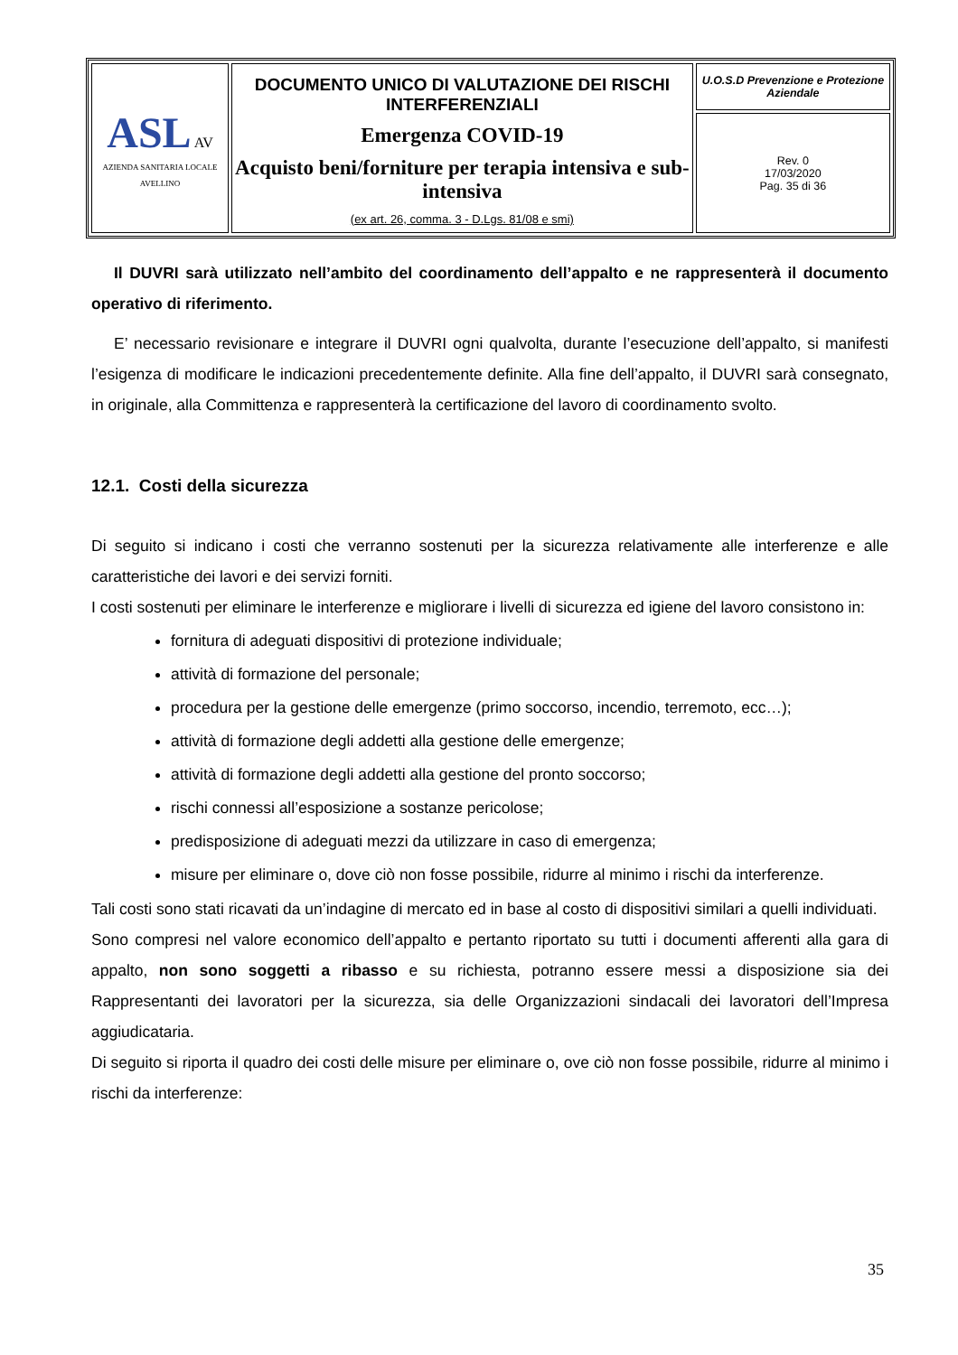| ASL AV AZIENDA SANITARIA LOCALE AVELLINO | DOCUMENTO UNICO DI VALUTAZIONE DEI RISCHI INTERFERENZIALI Emergenza COVID-19 Acquisto beni/forniture per terapia intensiva e sub-intensiva (ex art. 26, comma. 3 - D.Lgs. 81/08 e smi) | U.O.S.D Prevenzione e Protezione Aziendale |
| | | Rev. 0 17/03/2020 Pag. 35 di 36 |
Il DUVRI sarà utilizzato nell’ambito del coordinamento dell’appalto e ne rappresenterà il documento operativo di riferimento.
E’ necessario revisionare e integrare il DUVRI ogni qualvolta, durante l’esecuzione dell’appalto, si manifesti l’esigenza di modificare le indicazioni precedentemente definite. Alla fine dell’appalto, il DUVRI sarà consegnato, in originale, alla Committenza e rappresenterà la certificazione del lavoro di coordinamento svolto.
12.1. Costi della sicurezza
Di seguito si indicano i costi che verranno sostenuti per la sicurezza relativamente alle interferenze e alle caratteristiche dei lavori e dei servizi forniti.
I costi sostenuti per eliminare le interferenze e migliorare i livelli di sicurezza ed igiene del lavoro consistono in:
fornitura di adeguati dispositivi di protezione individuale;
attività di formazione del personale;
procedura per la gestione delle emergenze (primo soccorso, incendio, terremoto, ecc…);
attività di formazione degli addetti alla gestione delle emergenze;
attività di formazione degli addetti alla gestione del pronto soccorso;
rischi connessi all’esposizione a sostanze pericolose;
predisposizione di adeguati mezzi da utilizzare in caso di emergenza;
misure per eliminare o, dove ciò non fosse possibile, ridurre al minimo i rischi da interferenze.
Tali costi sono stati ricavati da un’indagine di mercato ed in base al costo di dispositivi similari a quelli individuati.
Sono compresi nel valore economico dell’appalto e pertanto riportato su tutti i documenti afferenti alla gara di appalto, non sono soggetti a ribasso e su richiesta, potranno essere messi a disposizione sia dei Rappresentanti dei lavoratori per la sicurezza, sia delle Organizzazioni sindacali dei lavoratori dell’Impresa aggiudicataria.
Di seguito si riporta il quadro dei costi delle misure per eliminare o, ove ciò non fosse possibile, ridurre al minimo i rischi da interferenze:
35